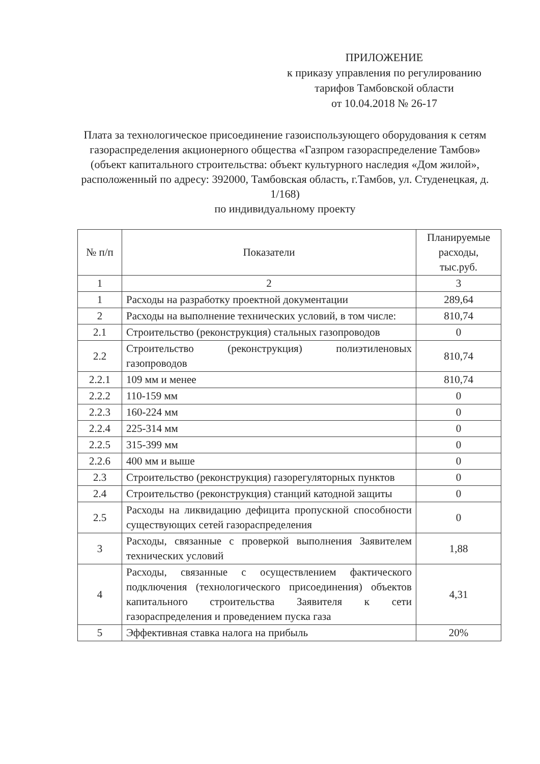ПРИЛОЖЕНИЕ
к приказу управления по регулированию
тарифов Тамбовской области
от 10.04.2018 № 26-17
Плата за технологическое присоединение газоиспользующего оборудования к сетям газораспределения акционерного общества «Газпром газораспределение Тамбов» (объект капитального строительства: объект культурного наследия «Дом жилой», расположенный по адресу: 392000, Тамбовская область, г.Тамбов, ул. Студенецкая, д. 1/168)
по индивидуальному проекту
| № п/п | Показатели | Планируемые расходы, тыс.руб. |
| --- | --- | --- |
| 1 | 2 | 3 |
| 1 | Расходы на разработку проектной документации | 289,64 |
| 2 | Расходы на выполнение технических условий, в том числе: | 810,74 |
| 2.1 | Строительство (реконструкция) стальных газопроводов | 0 |
| 2.2 | Строительство (реконструкция) полиэтиленовых газопроводов | 810,74 |
| 2.2.1 | 109 мм и менее | 810,74 |
| 2.2.2 | 110-159 мм | 0 |
| 2.2.3 | 160-224 мм | 0 |
| 2.2.4 | 225-314 мм | 0 |
| 2.2.5 | 315-399 мм | 0 |
| 2.2.6 | 400 мм и выше | 0 |
| 2.3 | Строительство (реконструкция) газорегуляторных пунктов | 0 |
| 2.4 | Строительство (реконструкция) станций катодной защиты | 0 |
| 2.5 | Расходы на ликвидацию дефицита пропускной способности существующих сетей газораспределения | 0 |
| 3 | Расходы, связанные с проверкой выполнения Заявителем технических условий | 1,88 |
| 4 | Расходы, связанные с осуществлением фактического подключения (технологического присоединения) объектов капитального строительства Заявителя к сети газораспределения и проведением пуска газа | 4,31 |
| 5 | Эффективная ставка налога на прибыль | 20% |